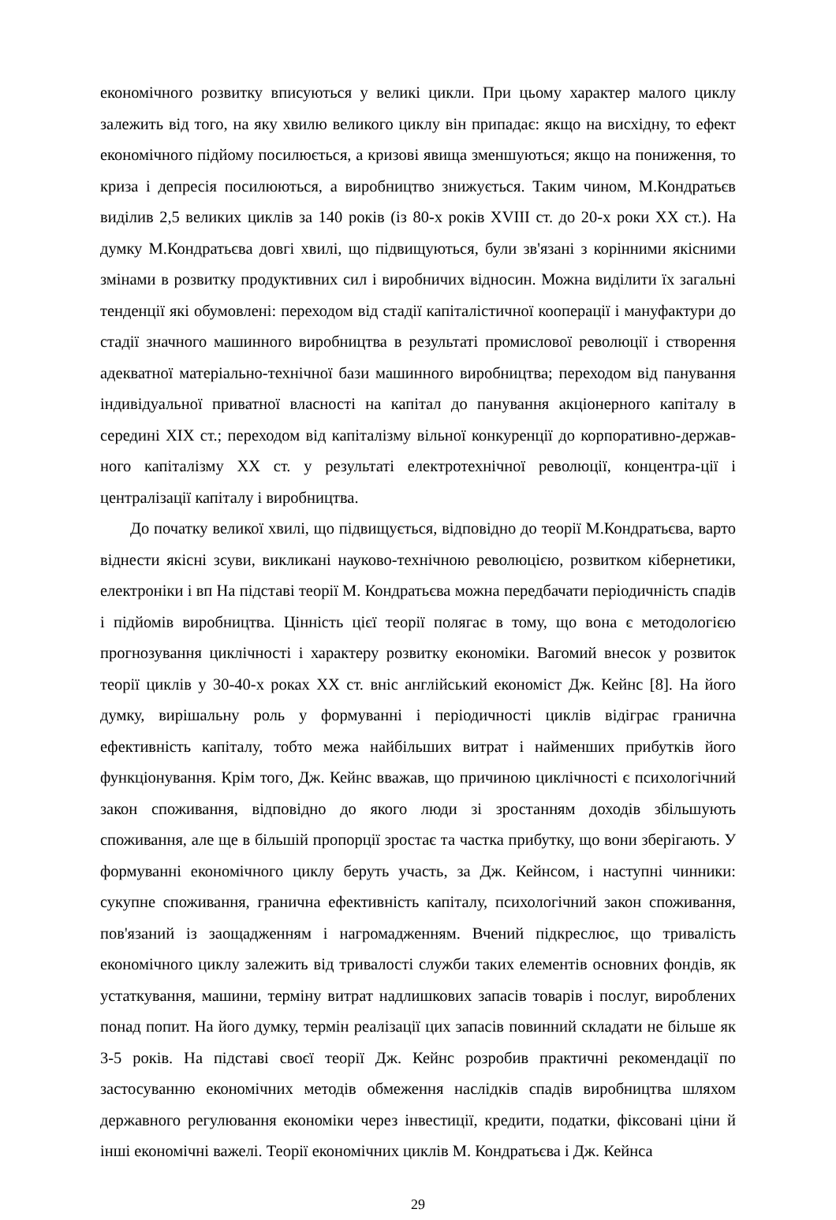економічного розвитку вписуються у великі цикли. При цьому характер малого циклу залежить від того, на яку хвилю великого циклу він припадає: якщо на висхідну, то ефект економічного підйому посилюється, а кризові явища зменшуються; якщо на пониження, то криза і депресія посилюються, а виробництво знижується. Таким чином, М.Кондратьєв виділив 2,5 великих циклів за 140 років (із 80-х років XVIII ст. до 20-х роки XX ст.). На думку М.Кондратьєва довгі хвилі, що підвищуються, були зв'язані з корінними якісними змінами в розвитку продуктивних сил і виробничих відносин. Можна виділити їх загальні тенденції які обумовлені: переходом від стадії капіталістичної кооперації і мануфактури до стадії значного машинного виробництва в результаті промислової революції і створення адекватної матеріально-технічної бази машинного виробництва; переходом від панування індивідуальної приватної власності на капітал до панування акціонерного капіталу в середині XIX ст.; переходом від капіталізму вільної конкуренції до корпоративно-держав-ного капіталізму XX ст. у результаті електротехнічної революції, концентра-ції і централізації капіталу і виробництва.
До початку великої хвилі, що підвищується, відповідно до теорії М.Кондратьєва, варто віднести якісні зсуви, викликані науково-технічною революцією, розвитком кібернетики, електроніки і вп На підставі теорії М. Кондратьєва можна передбачати періодичність спадів і підйомів виробництва. Цінність цієї теорії полягає в тому, що вона є методологією прогнозування циклічності і характеру розвитку економіки. Вагомий внесок у розвиток теорії циклів у 30-40-х роках XX ст. вніс англійський економіст Дж. Кейнс [8]. На його думку, вирішальну роль у формуванні і періодичності циклів відіграє гранична ефективність капіталу, тобто межа найбільших витрат і найменших прибутків його функціонування. Крім того, Дж. Кейнс вважав, що причиною циклічності є психологічний закон споживання, відповідно до якого люди зі зростанням доходів збільшують споживання, але ще в більшій пропорції зростає та частка прибутку, що вони зберігають. У формуванні економічного циклу беруть участь, за Дж. Кейнсом, і наступні чинники: сукупне споживання, гранична ефективність капіталу, психологічний закон споживання, пов'язаний із заощадженням і нагромадженням. Вчений підкреслює, що тривалість економічного циклу залежить від тривалості служби таких елементів основних фондів, як устаткування, машини, терміну витрат надлишкових запасів товарів і послуг, вироблених понад попит. На його думку, термін реалізації цих запасів повинний складати не більше як 3-5 років. На підставі своєї теорії Дж. Кейнс розробив практичні рекомендації по застосуванню економічних методів обмеження наслідків спадів виробництва шляхом державного регулювання економіки через інвестиції, кредити, податки, фіксовані ціни й інші економічні важелі. Теорії економічних циклів М. Кондратьєва і Дж. Кейнса
29